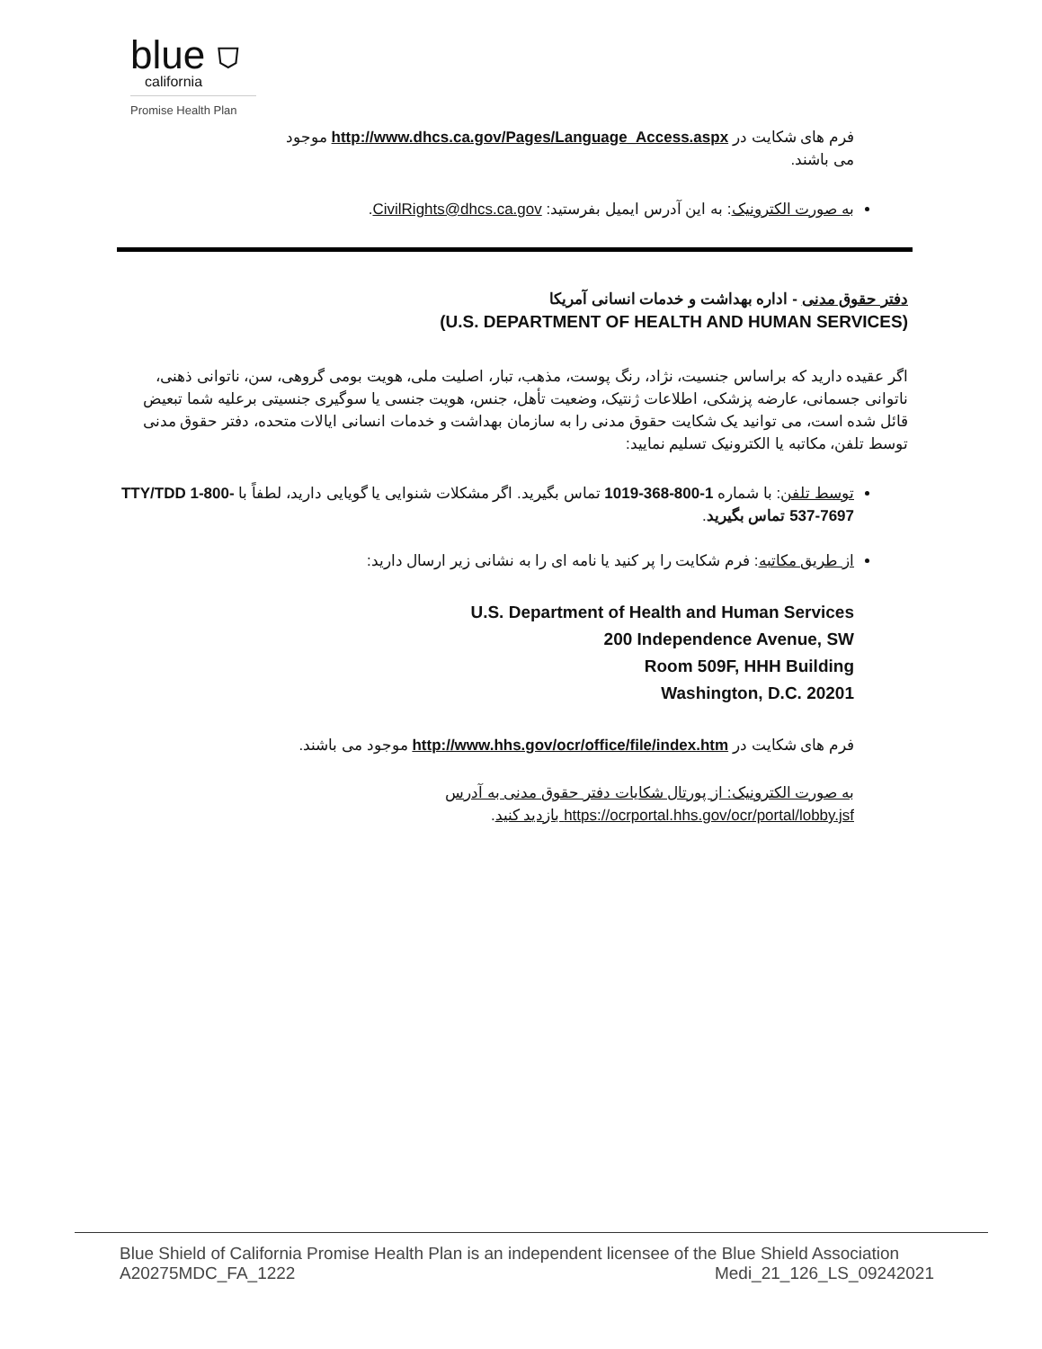blue ⛉
california
Promise Health Plan
فرم های شکایت در http://www.dhcs.ca.gov/Pages/Language_Access.aspx موجود
می باشند.
به صورت الکترونیک: به این آدرس ایمیل بفرستید: CivilRights@dhcs.ca.gov.
دفتر حقوق مدنی - اداره بهداشت و خدمات انسانی آمریکا
(U.S. DEPARTMENT OF HEALTH AND HUMAN SERVICES)
اگر عقیده دارید که براساس جنسیت، نژاد، رنگ پوست، مذهب، تبار، اصلیت ملی، هویت بومی گروهی، سن، ناتوانی ذهنی، ناتوانی جسمانی، عارضه پزشکی، اطلاعات ژنتیک، وضعیت تأهل، جنس، هویت جنسی یا سوگیری جنسیتی برعلیه شما تبعیض قائل شده است، می توانید یک شکایت حقوق مدنی را به سازمان بهداشت و خدمات انسانی ایالات متحده، دفتر حقوق مدنی توسط تلفن، مکاتبه یا الکترونیک تسلیم نمایید:
توسط تلفن: با شماره 1-800-368-1019 تماس بگیرید. اگر مشکلات شنوایی یا گویایی دارید، لطفاً با TTY/TDD 1-800-537-7697 تماس بگیرید.
از طریق مکاتبه: فرم شکایت را پر کنید یا نامه ای را به نشانی زیر ارسال دارید:
U.S. Department of Health and Human Services
200 Independence Avenue, SW
Room 509F, HHH Building
Washington, D.C. 20201
فرم های شکایت در http://www.hhs.gov/ocr/office/file/index.htm موجود می باشند.
به صورت الکترونیک: از پورتال شکایات دفتر حقوق مدنی به آدرس
https://ocrportal.hhs.gov/ocr/portal/lobby.jsf بازدید کنید.
Blue Shield of California Promise Health Plan is an independent licensee of the Blue Shield Association
A20275MDC_FA_1222 Medi_21_126_LS_09242021